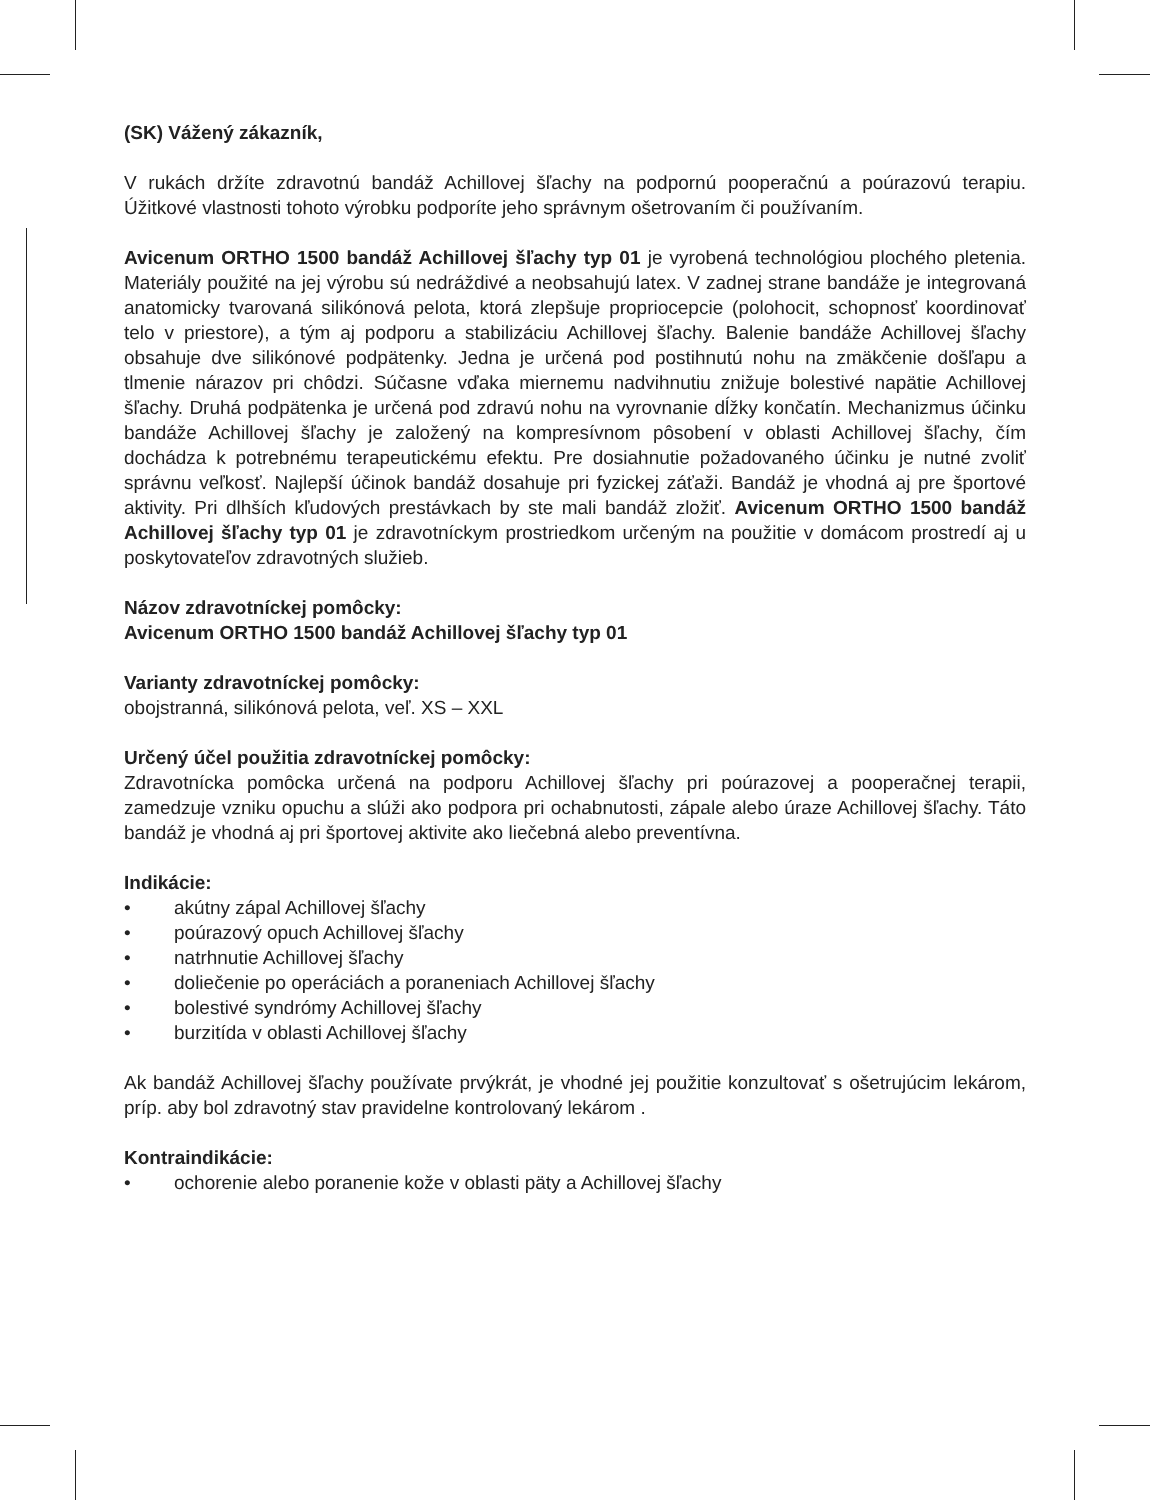(SK) Vážený zákazník,
V rukách držíte zdravotnú bandáž Achillovej šľachy na podpornú pooperačnú a poúrazovú terapiu. Úžitkové vlastnosti tohoto výrobku podporíte jeho správnym ošetrovaním či používaním.
Avicenum ORTHO 1500 bandáž Achillovej šľachy typ 01 je vyrobená technológiou plochého pletenia. Materiály použité na jej výrobu sú nedráždivé a neobsahujú latex. V zadnej strane bandáže je integrovaná anatomicky tvarovaná silikónová pelota, ktorá zlepšuje propriocepcie (polohocit, schopnosť koordinovať telo v priestore), a tým aj podporu a stabilizáciu Achillovej šľachy. Balenie bandáže Achillovej šľachy obsahuje dve silikónové podpätenky. Jedna je určená pod postihnutú nohu na zmäkčenie došľapu a tlmenie nárazov pri chôdzi. Súčasne vďaka miernemu nadvihnutiu znižuje bolestivé napätie Achillovej šľachy. Druhá podpätenka je určená pod zdravú nohu na vyrovnanie dĺžky končatín. Mechanizmus účinku bandáže Achillovej šľachy je založený na kompresívnom pôsobení v oblasti Achillovej šľachy, čím dochádza k potrebnému terapeutickému efektu. Pre dosiahnutie požadovaného účinku je nutné zvoliť správnu veľkosť. Najlepší účinok bandáž dosahuje pri fyzickej záťaži. Bandáž je vhodná aj pre športové aktivity. Pri dlhších kľudových prestávkach by ste mali bandáž zložiť. Avicenum ORTHO 1500 bandáž Achillovej šľachy typ 01 je zdravotníckym prostriedkom určeným na použitie v domácom prostredí aj u poskytovateľov zdravotných služieb.
Názov zdravotníckej pomôcky:
Avicenum ORTHO 1500 bandáž Achillovej šľachy typ 01
Varianty zdravotníckej pomôcky:
obojstranná, silikónová pelota, veľ. XS – XXL
Určený účel použitia zdravotníckej pomôcky:
Zdravotnícka pomôcka určená na podporu Achillovej šľachy pri poúrazovej a pooperačnej terapii, zamedzuje vzniku opuchu a slúži ako podpora pri ochabnutosti, zápale alebo úraze Achillovej šľachy. Táto bandáž je vhodná aj pri športovej aktivite ako liečebná alebo preventívna.
Indikácie:
• akútny zápal Achillovej šľachy
• poúrazový opuch Achillovej šľachy
• natrhnutie Achillovej šľachy
• doliečenie po operáciách a poraneniach Achillovej šľachy
• bolestivé syndrómy Achillovej šľachy
• burzitída v oblasti Achillovej šľachy
Ak bandáž Achillovej šľachy používate prvýkrát, je vhodné jej použitie konzultovať s ošetrujúcim lekárom, príp. aby bol zdravotný stav pravidelne kontrolovaný lekárom .
Kontraindikácie:
• ochorenie alebo poranenie kože v oblasti päty a Achillovej šľachy